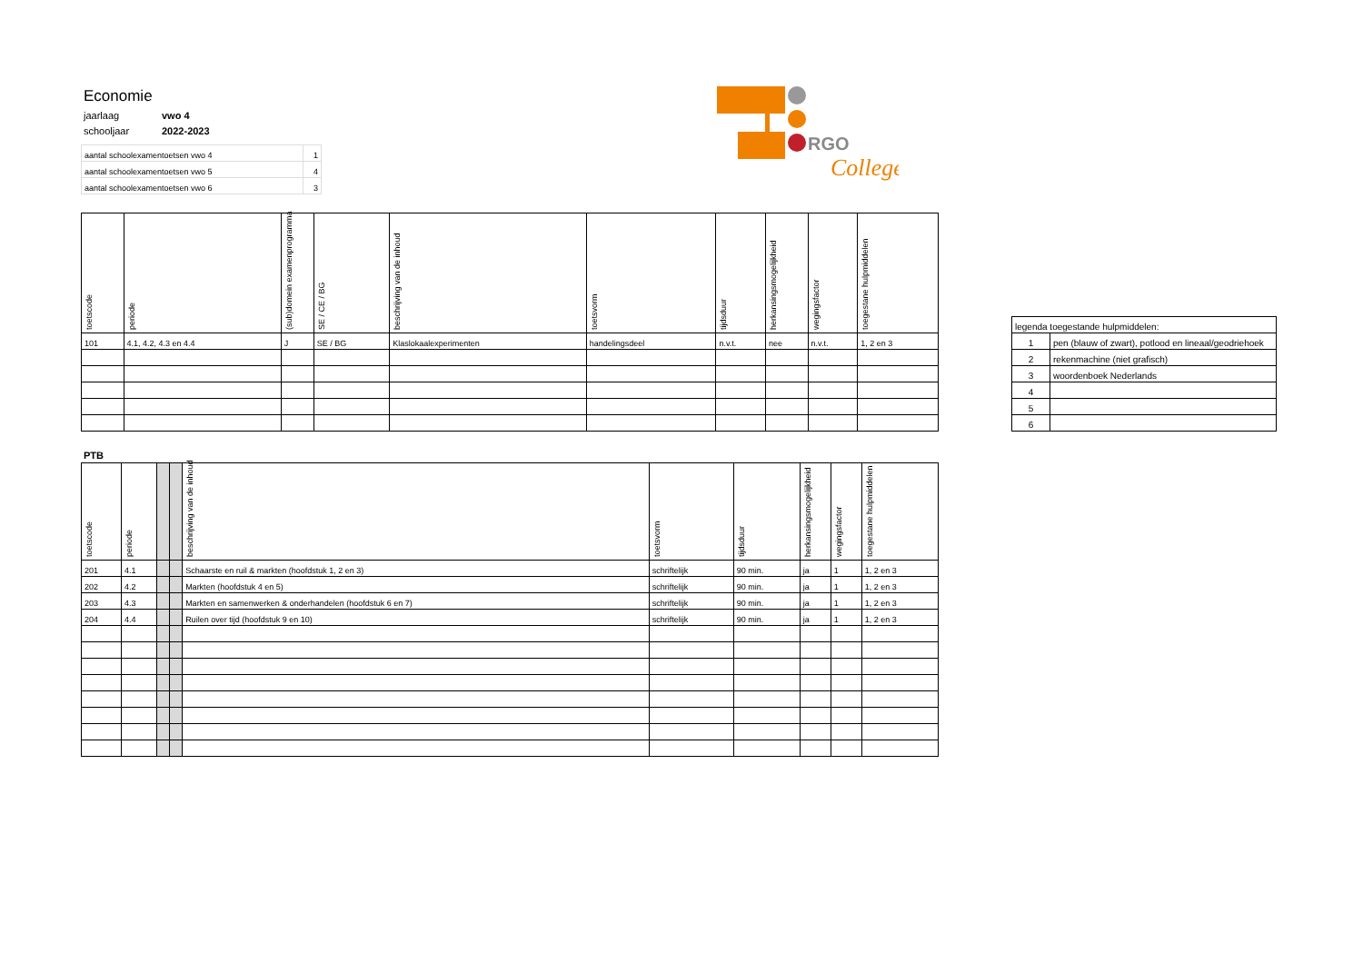RGO
College
| Economie | |
| jaarlaag | vwo 4 |
| schooljaar | 2022-2023 |
| aantal schoolexamentoetsen vwo 4 | 1 |
| aantal schoolexamentoetsen vwo 5 | 4 |
| aantal schoolexamentoetsen vwo 6 | 3 |
| toetscode | periode | (sub)domein examenprogramma | SE / CE / BG | beschrijving van de inhoud | toetsvorm | tijdsduur | herkansingsmogelijkheid | wegingsfactor | toegestane hulpmiddelen |
| --- | --- | --- | --- | --- | --- | --- | --- | --- | --- |
| 101 | 4.1, 4.2, 4.3 en 4.4 | J | SE / BG | Klaslokaalexperimenten | handelingsdeel | n.v.t. | nee | n.v.t. | 1, 2 en 3 |
| legenda toegestande hulpmiddelen: | |
| 1 | pen (blauw of zwart), potlood en lineaal/geodriehoek |
| 2 | rekenmachine (niet grafisch) |
| 3 | woordenboek Nederlands |
| 4 | |
| 5 | |
| 6 | |
PTB
| toetscode | periode | | | beschrijving van de inhoud | toetsvorm | tijdsduur | herkansingsmogelijkheid | wegingsfactor | toegestane hulpmiddelen |
| --- | --- | --- | --- | --- | --- | --- | --- | --- | --- |
| 201 | 4.1 | | | Schaarste en ruil & markten (hoofdstuk 1, 2 en 3) | schriftelijk | 90 min. | ja | 1 | 1, 2 en 3 |
| 202 | 4.2 | | | Markten (hoofdstuk 4 en 5) | schriftelijk | 90 min. | ja | 1 | 1, 2 en 3 |
| 203 | 4.3 | | | Markten en samenwerken & onderhandelen (hoofdstuk 6 en 7) | schriftelijk | 90 min. | ja | 1 | 1, 2 en 3 |
| 204 | 4.4 | | | Ruilen over tijd (hoofdstuk 9 en 10) | schriftelijk | 90 min. | ja | 1 | 1, 2 en 3 |